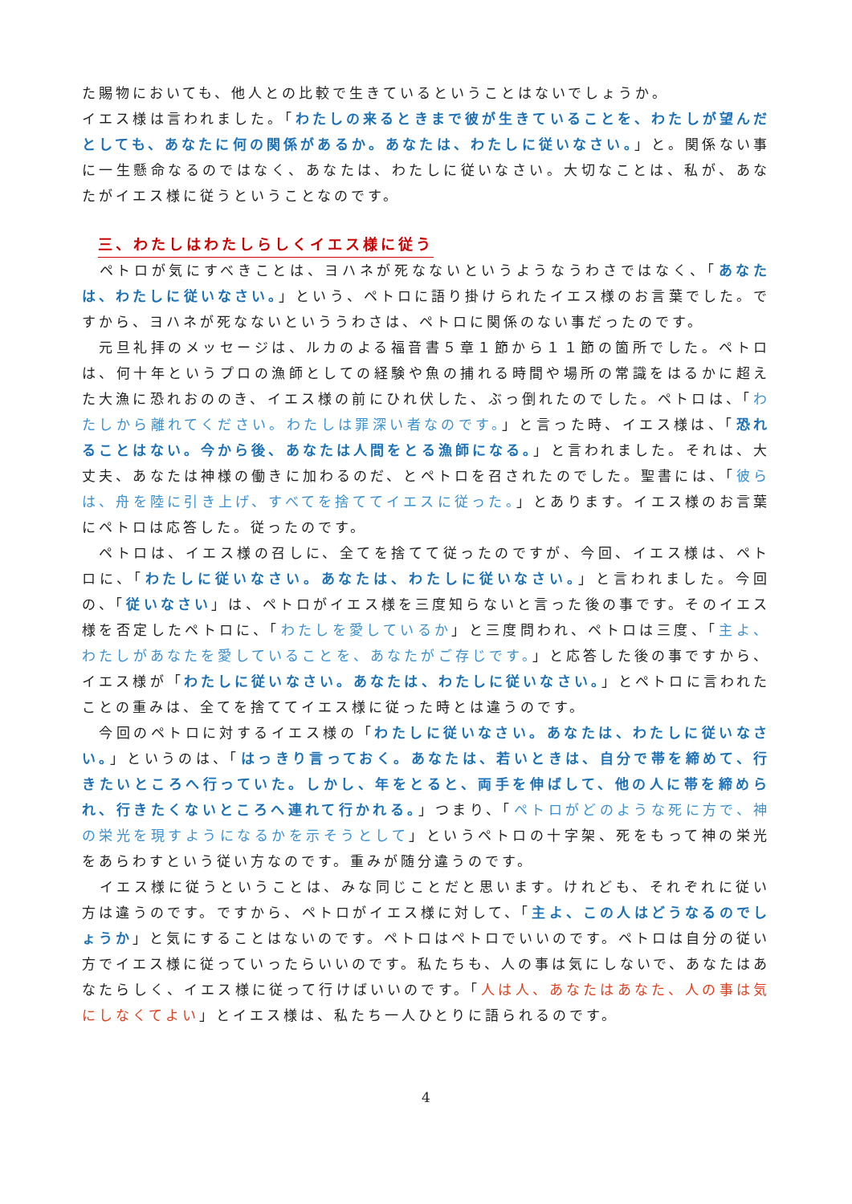た賜物においても、他人との比較で生きているということはないでしょうか。
イエス様は言われました。「わたしの来るときまで彼が生きていることを、わたしが望んだとしても、あなたに何の関係があるか。あなたは、わたしに従いなさい。」と。関係ない事に一生懸命なるのではなく、あなたは、わたしに従いなさい。大切なことは、私が、あなたがイエス様に従うということなのです。
三、わたしはわたしらしくイエス様に従う
　ペトロが気にすべきことは、ヨハネが死なないというようなうわさではなく、「あなたは、わたしに従いなさい。」という、ペトロに語り掛けられたイエス様のお言葉でした。ですから、ヨハネが死なないといううわさは、ペトロに関係のない事だったのです。
　元旦礼拝のメッセージは、ルカのよる福音書５章１節から１１節の箇所でした。ペトロは、何十年というプロの漁師としての経験や魚の捕れる時間や場所の常識をはるかに超えた大漁に恐れおののき、イエス様の前にひれ伏した、ぶっ倒れたのでした。ペトロは、「わたしから離れてください。わたしは罪深い者なのです。」と言った時、イエス様は、「恐れることはない。今から後、あなたは人間をとる漁師になる。」と言われました。それは、大丈夫、あなたは神様の働きに加わるのだ、とペトロを召されたのでした。聖書には、「彼らは、舟を陸に引き上げ、すべてを捨ててイエスに従った。」とあります。イエス様のお言葉にペトロは応答した。従ったのです。
　ペトロは、イエス様の召しに、全てを捨てて従ったのですが、今回、イエス様は、ペトロに、「わたしに従いなさい。あなたは、わたしに従いなさい。」と言われました。今回の、「従いなさい」は、ペトロがイエス様を三度知らないと言った後の事です。そのイエス様を否定したペトロに、「わたしを愛しているか」と三度問われ、ペトロは三度、「主よ、わたしがあなたを愛していることを、あなたがご存じです。」と応答した後の事ですから、イエス様が「わたしに従いなさい。あなたは、わたしに従いなさい。」とペトロに言われたことの重みは、全てを捨ててイエス様に従った時とは違うのです。
　今回のペトロに対するイエス様の「わたしに従いなさい。あなたは、わたしに従いなさい。」というのは、「はっきり言っておく。あなたは、若いときは、自分で帯を締めて、行きたいところへ行っていた。しかし、年をとると、両手を伸ばして、他の人に帯を締められ、行きたくないところへ連れて行かれる。」つまり、「ペトロがどのような死に方で、神の栄光を現すようになるかを示そうとして」というペトロの十字架、死をもって神の栄光をあらわすという従い方なのです。重みが随分違うのです。
　イエス様に従うということは、みな同じことだと思います。けれども、それぞれに従い方は違うのです。ですから、ペトロがイエス様に対して、「主よ、この人はどうなるのでしょうか」と気にすることはないのです。ペトロはペトロでいいのです。ペトロは自分の従い方でイエス様に従っていったらいいのです。私たちも、人の事は気にしないで、あなたはあなたらしく、イエス様に従って行けばいいのです。「人は人、あなたはあなた、人の事は気にしなくてよい」とイエス様は、私たち一人ひとりに語られるのです。
4